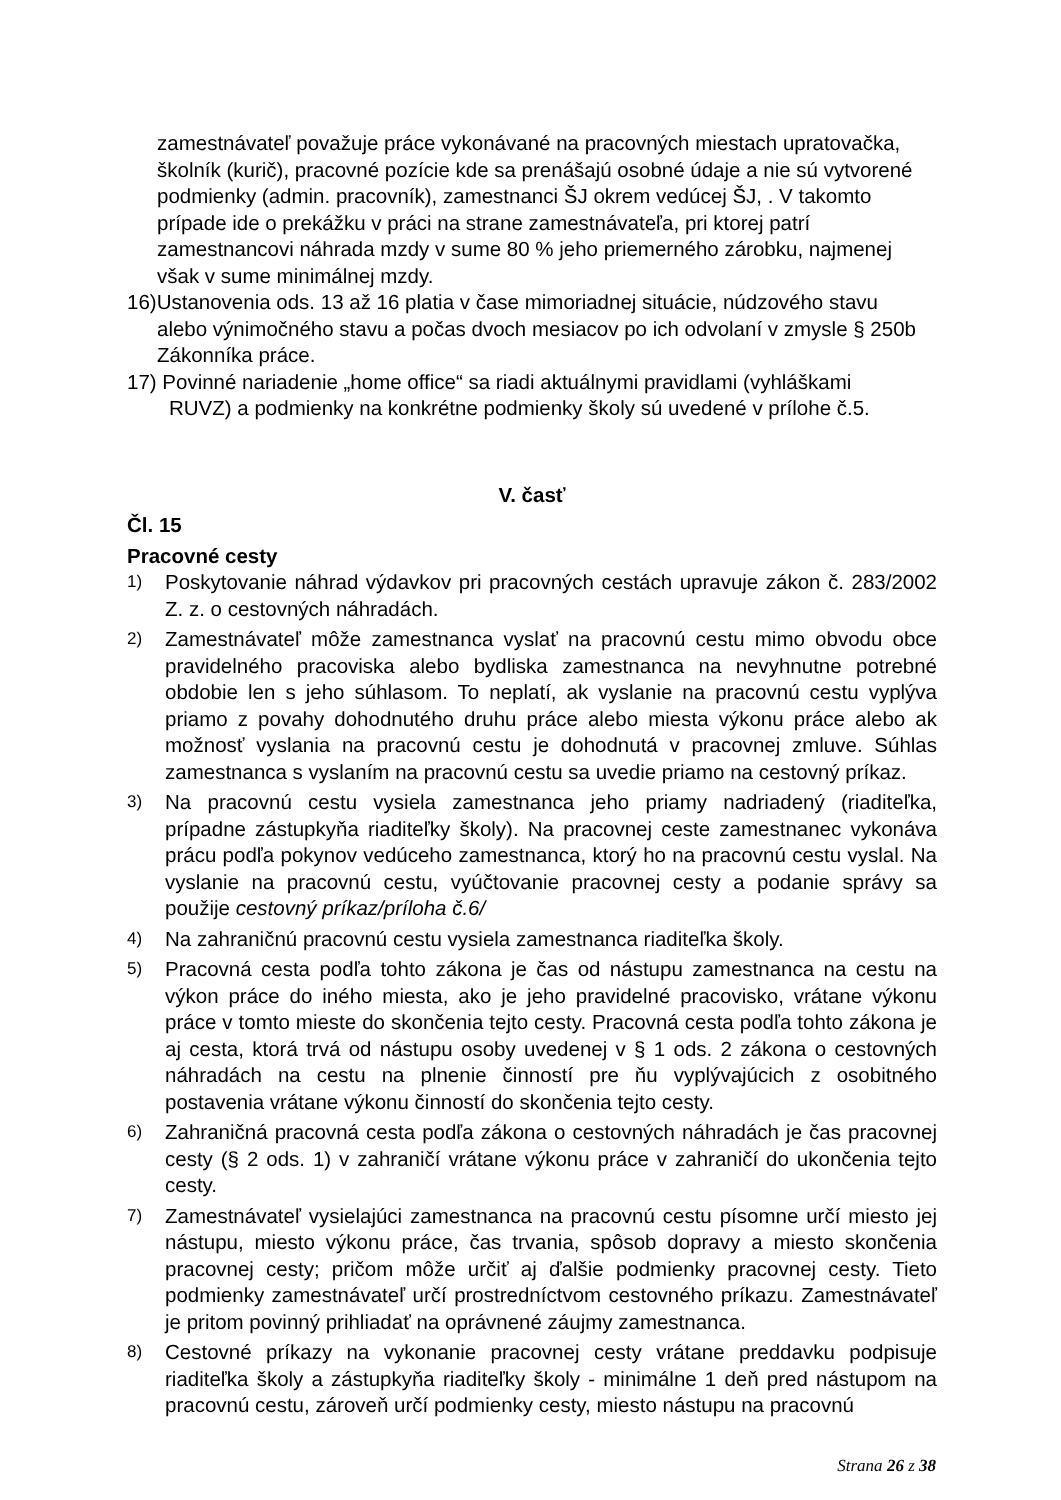zamestnávateľ považuje práce vykonávané na pracovných miestach upratovačka, školník (kurič), pracovné pozície kde sa prenášajú osobné údaje a nie sú vytvorené podmienky (admin. pracovník), zamestnanci ŠJ okrem vedúcej ŠJ, . V takomto prípade ide o prekážku v práci na strane zamestnávateľa, pri ktorej patrí zamestnancovi náhrada mzdy v sume 80 % jeho priemerného zárobku, najmenej však v sume minimálnej mzdy.
16)Ustanovenia ods. 13 až 16 platia v čase mimoriadnej situácie, núdzového stavu
alebo výnimočného stavu a počas dvoch mesiacov po ich odvolaní v zmysle § 250b Zákonníka práce.
17) Povinné nariadenie „home office“ sa riadi aktuálnymi pravidlami (vyhláškami
RUVZ) a podmienky na konkrétne podmienky školy sú uvedené v prílohe č.5.
V. časť
Čl. 15
Pracovné cesty
1) Poskytovanie náhrad výdavkov pri pracovných cestách upravuje zákon č. 283/2002 Z. z. o cestovných náhradách.
2) Zamestnávateľ môže zamestnanca vyslať na pracovnú cestu mimo obvodu obce pravidelného pracoviska alebo bydliska zamestnanca na nevyhnutne potrebné obdobie len s jeho súhlasom. To neplatí, ak vyslanie na pracovnú cestu vyplýva priamo z povahy dohodnutého druhu práce alebo miesta výkonu práce alebo ak možnosť vyslania na pracovnú cestu je dohodnutá v pracovnej zmluve. Súhlas zamestnanca s vyslaním na pracovnú cestu sa uvedie priamo na cestovný príkaz.
3) Na pracovnú cestu vysiela zamestnanca jeho priamy nadriadený (riaditeľka, prípadne zástupkyňa riaditeľky školy). Na pracovnej ceste zamestnanec vykonáva prácu podľa pokynov vedúceho zamestnanca, ktorý ho na pracovnú cestu vyslal. Na vyslanie na pracovnú cestu, vyúčtovanie pracovnej cesty a podanie správy sa použije cestovný príkaz/príloha č.6/
4) Na zahraničnú pracovnú cestu vysiela zamestnanca riaditeľka školy.
5) Pracovná cesta podľa tohto zákona je čas od nástupu zamestnanca na cestu na výkon práce do iného miesta, ako je jeho pravidelné pracovisko, vrátane výkonu práce v tomto mieste do skončenia tejto cesty. Pracovná cesta podľa tohto zákona je aj cesta, ktorá trvá od nástupu osoby uvedenej v § 1 ods. 2 zákona o cestovných náhradách na cestu na plnenie činností pre ňu vyplývajúcich z osobitného postavenia vrátane výkonu činností do skončenia tejto cesty.
6) Zahraničná pracovná cesta podľa zákona o cestovných náhradách je čas pracovnej cesty (§ 2 ods. 1) v zahraničí vrátane výkonu práce v zahraničí do ukončenia tejto cesty.
7) Zamestnávateľ vysielajúci zamestnanca na pracovnú cestu písomne určí miesto jej nástupu, miesto výkonu práce, čas trvania, spôsob dopravy a miesto skončenia pracovnej cesty; pričom môže určiť aj ďalšie podmienky pracovnej cesty. Tieto podmienky zamestnávateľ určí prostredníctvom cestovného príkazu. Zamestnávateľ je pritom povinný prihliadať na oprávnené záujmy zamestnanca.
8) Cestovné príkazy na vykonanie pracovnej cesty vrátane preddavku podpisuje riaditeľka školy a zástupkyňa riaditeľky školy - minimálne 1 deň pred nástupom na pracovnú cestu, zároveň určí podmienky cesty, miesto nástupu na pracovnú
Strana 26 z 38